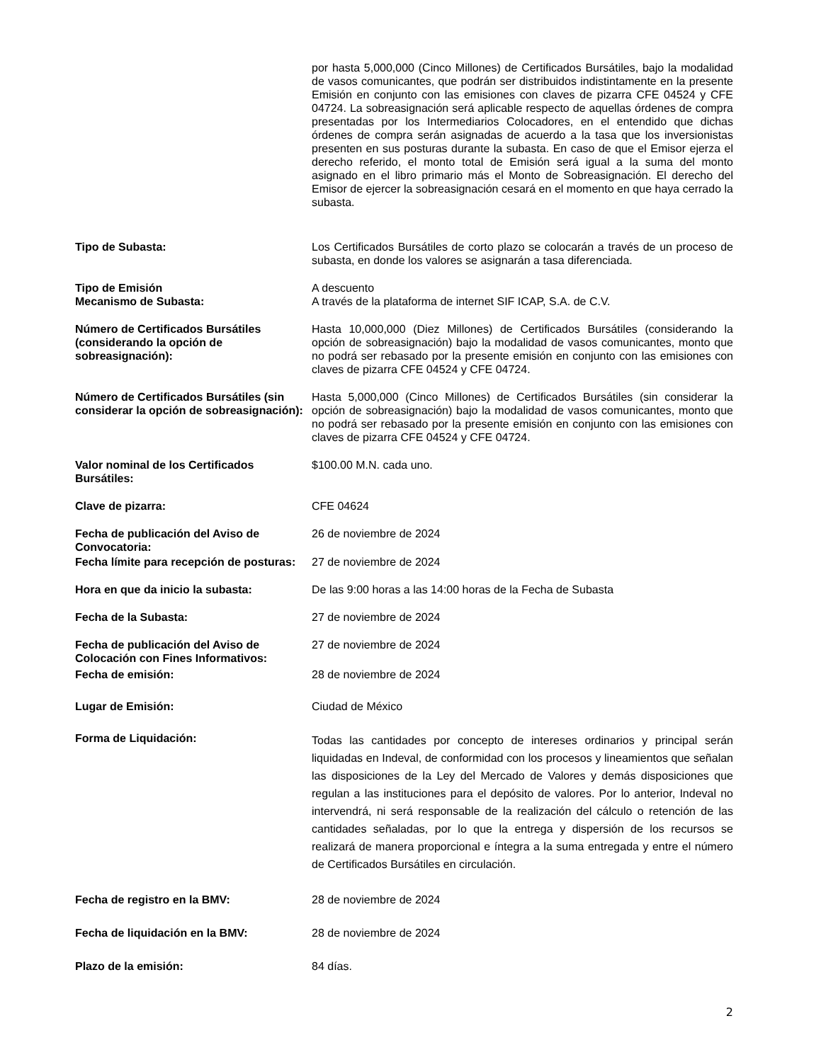por hasta 5,000,000 (Cinco Millones) de Certificados Bursátiles, bajo la modalidad de vasos comunicantes, que podrán ser distribuidos indistintamente en la presente Emisión en conjunto con las emisiones con claves de pizarra CFE 04524 y CFE 04724. La sobreasignación será aplicable respecto de aquellas órdenes de compra presentadas por los Intermediarios Colocadores, en el entendido que dichas órdenes de compra serán asignadas de acuerdo a la tasa que los inversionistas presenten en sus posturas durante la subasta. En caso de que el Emisor ejerza el derecho referido, el monto total de Emisión será igual a la suma del monto asignado en el libro primario más el Monto de Sobreasignación. El derecho del Emisor de ejercer la sobreasignación cesará en el momento en que haya cerrado la subasta.
Tipo de Subasta: Los Certificados Bursátiles de corto plazo se colocarán a través de un proceso de subasta, en donde los valores se asignarán a tasa diferenciada.
Tipo de Emisión A descuento
Mecanismo de Subasta: A través de la plataforma de internet SIF ICAP, S.A. de C.V.
Número de Certificados Bursátiles (considerando la opción de sobreasignación):
Hasta 10,000,000 (Diez Millones) de Certificados Bursátiles (considerando la opción de sobreasignación) bajo la modalidad de vasos comunicantes, monto que no podrá ser rebasado por la presente emisión en conjunto con las emisiones con claves de pizarra CFE 04524 y CFE 04724.
Número de Certificados Bursátiles (sin considerar la opción de sobreasignación):
Hasta 5,000,000 (Cinco Millones) de Certificados Bursátiles (sin considerar la opción de sobreasignación) bajo la modalidad de vasos comunicantes, monto que no podrá ser rebasado por la presente emisión en conjunto con las emisiones con claves de pizarra CFE 04524 y CFE 04724.
Valor nominal de los Certificados Bursátiles:
$100.00 M.N. cada uno.
Clave de pizarra: CFE 04624
Fecha de publicación del Aviso de Convocatoria:
26 de noviembre de 2024
Fecha límite para recepción de posturas:
27 de noviembre de 2024
Hora en que da inicio la subasta: De las 9:00 horas a las 14:00 horas de la Fecha de Subasta
Fecha de la Subasta: 27 de noviembre de 2024
Fecha de publicación del Aviso de Colocación con Fines Informativos:
27 de noviembre de 2024
Fecha de emisión: 28 de noviembre de 2024
Lugar de Emisión: Ciudad de México
Forma de Liquidación:
Todas las cantidades por concepto de intereses ordinarios y principal serán liquidadas en Indeval, de conformidad con los procesos y lineamientos que señalan las disposiciones de la Ley del Mercado de Valores y demás disposiciones que regulan a las instituciones para el depósito de valores. Por lo anterior, Indeval no intervendrá, ni será responsable de la realización del cálculo o retención de las cantidades señaladas, por lo que la entrega y dispersión de los recursos se realizará de manera proporcional e íntegra a la suma entregada y entre el número de Certificados Bursátiles en circulación.
Fecha de registro en la BMV: 28 de noviembre de 2024
Fecha de liquidación en la BMV: 28 de noviembre de 2024
Plazo de la emisión: 84 días.
2